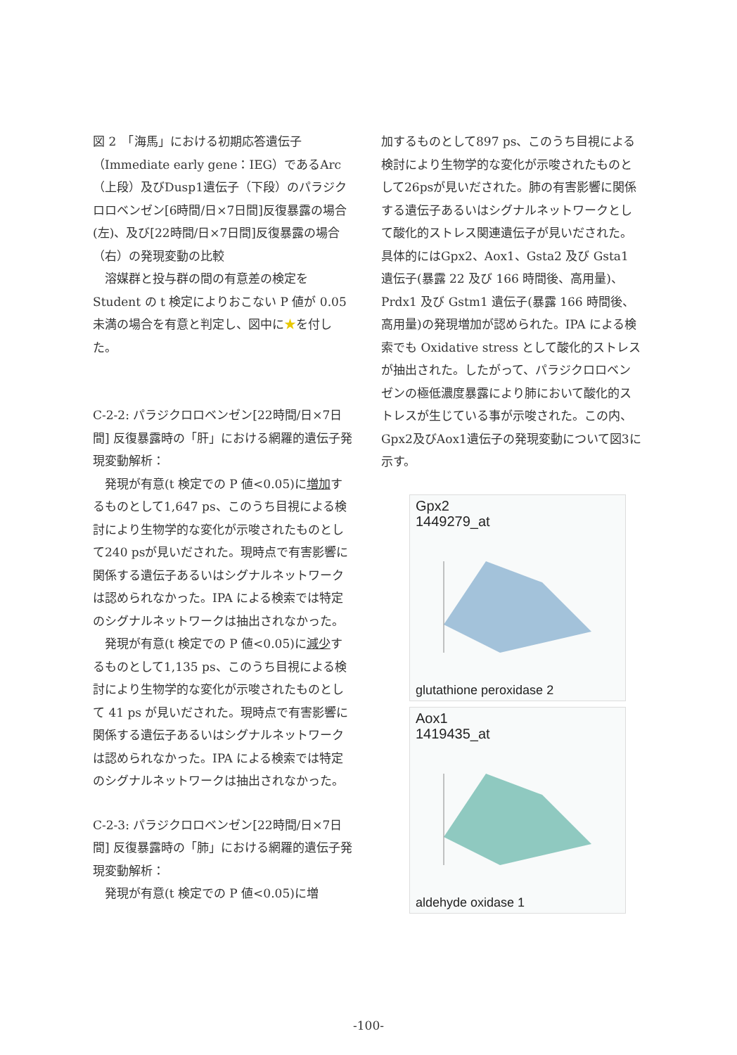図 2　「海馬」における初期応答遺伝子（Immediate early gene：IEG）であるArc（上段）及びDusp1遺伝子（下段）のパラジクロロベンゼン[6時間/日×7日間]反復暴露の場合(左)、及び[22時間/日×7日間]反復暴露の場合（右）の発現変動の比較
溶媒群と投与群の間の有意差の検定をStudent の t 検定によりおこない P 値が 0.05未満の場合を有意と判定し、図中に★を付した。
C-2-2: パラジクロロベンゼン[22時間/日×7日間] 反復暴露時の「肝」における網羅的遺伝子発現変動解析：
発現が有意(t 検定での P 値<0.05)に増加するものとして1,647 ps、このうち目視による検討により生物学的な変化が示唆されたものとして240 psが見いだされた。現時点で有害影響に関係する遺伝子あるいはシグナルネットワークは認められなかった。IPA による検索では特定のシグナルネットワークは抽出されなかった。
発現が有意(t 検定での P 値<0.05)に減少するものとして1,135 ps、このうち目視による検討により生物学的な変化が示唆されたものとして 41 ps が見いだされた。現時点で有害影響に関係する遺伝子あるいはシグナルネットワークは認められなかった。IPA による検索では特定のシグナルネットワークは抽出されなかった。
C-2-3: パラジクロロベンゼン[22時間/日×7日間] 反復暴露時の「肺」における網羅的遺伝子発現変動解析：
発現が有意(t 検定での P 値<0.05)に増
加するものとして897 ps、このうち目視による検討により生物学的な変化が示唆されたものとして26psが見いだされた。肺の有害影響に関係する遺伝子あるいはシグナルネットワークとして酸化的ストレス関連遺伝子が見いだされた。具体的にはGpx2、Aox1、Gsta2 及び Gsta1 遺伝子(暴露 22 及び 166 時間後、高用量)、Prdx1 及び Gstm1 遺伝子(暴露 166 時間後、高用量)の発現増加が認められた。IPA による検索でも Oxidative stress として酸化的ストレスが抽出された。したがって、パラジクロロベンゼンの極低濃度暴露により肺において酸化的ストレスが生じている事が示唆された。この内、Gpx2及びAox1遺伝子の発現変動について図3に示す。
Gpx2
1449279_at
glutathione peroxidase 2
Aox1
1419435_at
aldehyde oxidase 1
-100-